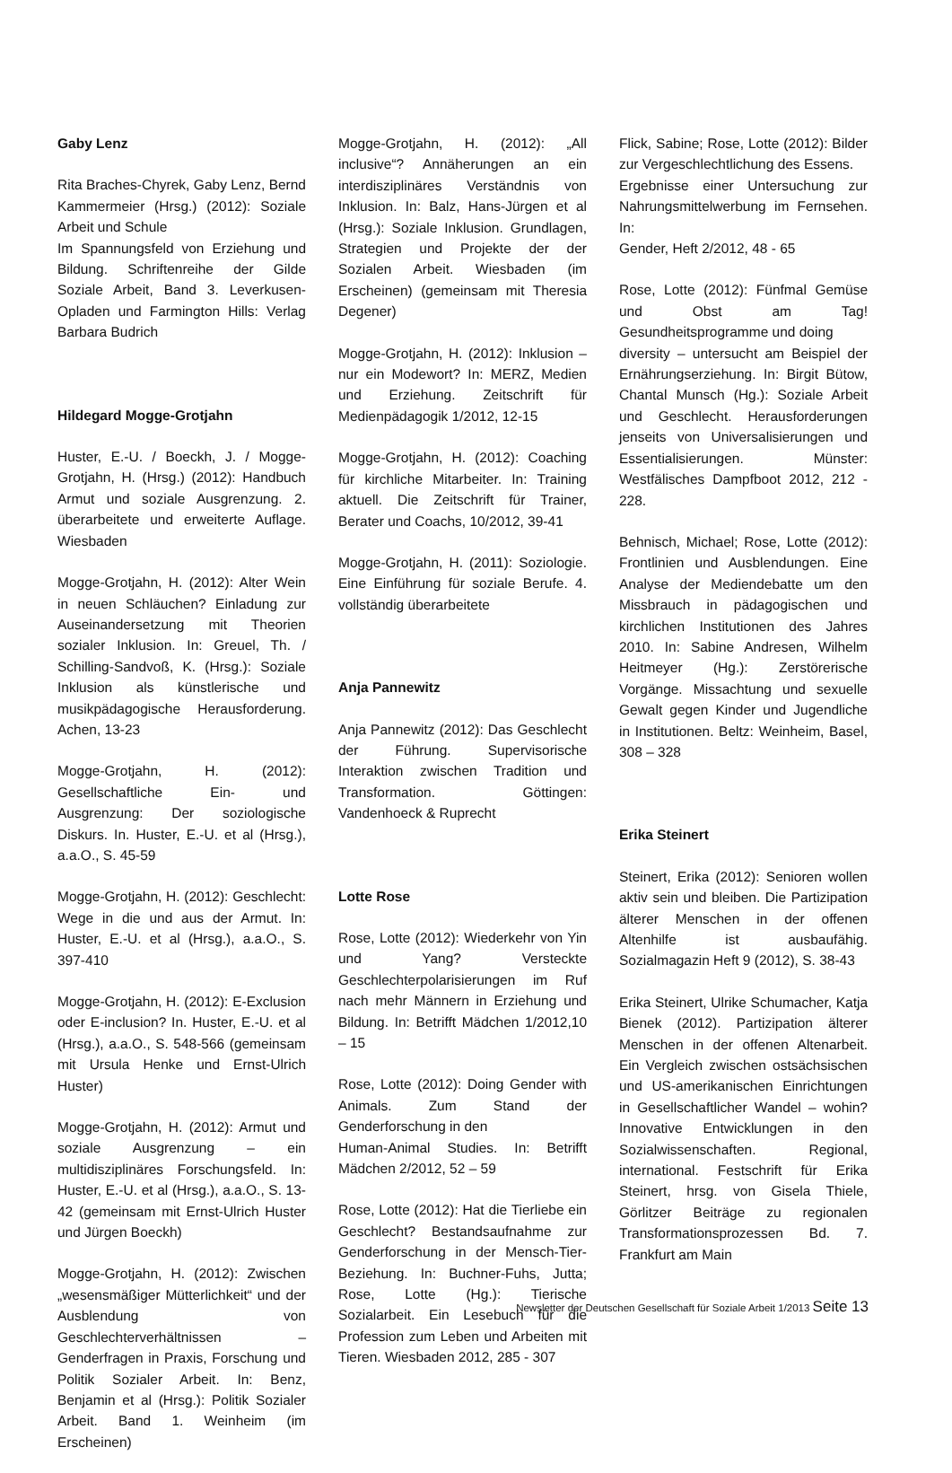Gaby Lenz
Rita Braches-Chyrek, Gaby Lenz, Bernd Kammermeier (Hrsg.) (2012): Soziale Arbeit und Schule
Im Spannungsfeld von Erziehung und Bildung. Schriftenreihe der Gilde Soziale Arbeit, Band 3. Leverkusen-Opladen und Farmington Hills: Verlag Barbara Budrich
Hildegard Mogge-Grotjahn
Huster, E.-U. / Boeckh, J. / Mogge-Grotjahn, H. (Hrsg.) (2012): Handbuch Armut und soziale Ausgrenzung. 2. überarbeitete und erweiterte Auflage. Wiesbaden
Mogge-Grotjahn, H. (2012): Alter Wein in neuen Schläuchen? Einladung zur Auseinandersetzung mit Theorien sozialer Inklusion. In: Greuel, Th. / Schilling-Sandvoß, K. (Hrsg.): Soziale Inklusion als künstlerische und musikpädagogische Herausforderung. Achen, 13-23
Mogge-Grotjahn, H. (2012): Gesellschaftliche Ein- und Ausgrenzung: Der soziologische Diskurs. In. Huster, E.-U. et al (Hrsg.), a.a.O., S. 45-59
Mogge-Grotjahn, H. (2012): Geschlecht: Wege in die und aus der Armut. In: Huster, E.-U. et al (Hrsg.), a.a.O., S. 397-410
Mogge-Grotjahn, H. (2012): E-Exclusion oder E-inclusion? In. Huster, E.-U. et al (Hrsg.), a.a.O., S. 548-566 (gemeinsam mit Ursula Henke und Ernst-Ulrich Huster)
Mogge-Grotjahn, H. (2012): Armut und soziale Ausgrenzung – ein multidisziplinäres Forschungsfeld. In: Huster, E.-U. et al (Hrsg.), a.a.O., S. 13-42 (gemeinsam mit Ernst-Ulrich Huster und Jürgen Boeckh)
Mogge-Grotjahn, H. (2012): Zwischen „wesensmäßiger Mütterlichkeit“ und der Ausblendung von Geschlechterverhältnissen – Genderfragen in Praxis, Forschung und Politik Sozialer Arbeit. In: Benz, Benjamin et al (Hrsg.): Politik Sozialer Arbeit. Band 1. Weinheim (im Erscheinen)
Mogge-Grotjahn, H. (2012): „All inclusive“? Annäherungen an ein interdisziplinäres Verständnis von Inklusion. In: Balz, Hans-Jürgen et al (Hrsg.): Soziale Inklusion. Grundlagen, Strategien und Projekte der der Sozialen Arbeit. Wiesbaden (im Erscheinen) (gemeinsam mit Theresia Degener)
Mogge-Grotjahn, H. (2012): Inklusion – nur ein Modewort? In: MERZ, Medien und Erziehung. Zeitschrift für Medienpädagogik 1/2012, 12-15
Mogge-Grotjahn, H. (2012): Coaching für kirchliche Mitarbeiter. In: Training aktuell. Die Zeitschrift für Trainer, Berater und Coachs, 10/2012, 39-41
Mogge-Grotjahn, H. (2011): Soziologie. Eine Einführung für soziale Berufe. 4. vollständig überarbeitete
Anja Pannewitz
Anja Pannewitz (2012): Das Geschlecht der Führung. Supervisorische Interaktion zwischen Tradition und Transformation. Göttingen: Vandenhoeck & Ruprecht
Lotte Rose
Rose, Lotte (2012): Wiederkehr von Yin und Yang? Versteckte Geschlechterpolarisierungen im Ruf nach mehr Männern in Erziehung und Bildung. In: Betrifft Mädchen 1/2012,10 – 15
Rose, Lotte (2012): Doing Gender with Animals. Zum Stand der Genderforschung in den
Human-Animal Studies. In: Betrifft Mädchen 2/2012, 52 – 59
Rose, Lotte (2012): Hat die Tierliebe ein Geschlecht? Bestandsaufnahme zur Genderforschung in der Mensch-Tier-Beziehung. In: Buchner-Fuhs, Jutta; Rose, Lotte (Hg.): Tierische Sozialarbeit. Ein Lesebuch für die Profession zum Leben und Arbeiten mit Tieren. Wiesbaden 2012, 285 - 307
Flick, Sabine; Rose, Lotte (2012): Bilder zur Vergeschlechtlichung des Essens.
Ergebnisse einer Untersuchung zur Nahrungsmittelwerbung im Fernsehen. In:
Gender, Heft 2/2012, 48 - 65
Rose, Lotte (2012): Fünfmal Gemüse und Obst am Tag! Gesundheitsprogramme und doing
diversity – untersucht am Beispiel der Ernährungserziehung. In: Birgit Bütow, Chantal Munsch (Hg.): Soziale Arbeit und Geschlecht. Herausforderungen jenseits von Universalisierungen und Essentialisierungen. Münster: Westfälisches Dampfboot 2012, 212 - 228.
Behnisch, Michael; Rose, Lotte (2012): Frontlinien und Ausblendungen. Eine Analyse der Mediendebatte um den Missbrauch in pädagogischen und kirchlichen Institutionen des Jahres 2010. In: Sabine Andresen, Wilhelm Heitmeyer (Hg.): Zerstörerische Vorgänge. Missachtung und sexuelle Gewalt gegen Kinder und Jugendliche in Institutionen. Beltz: Weinheim, Basel, 308 – 328
Erika Steinert
Steinert, Erika (2012): Senioren wollen aktiv sein und bleiben. Die Partizipation älterer Menschen in der offenen Altenhilfe ist ausbaufähig. Sozialmagazin Heft 9 (2012), S. 38-43
Erika Steinert, Ulrike Schumacher, Katja Bienek (2012). Partizipation älterer Menschen in der offenen Altenarbeit. Ein Vergleich zwischen ostsächsischen und US-amerikanischen Einrichtungen in Gesellschaftlicher Wandel – wohin? Innovative Entwicklungen in den Sozialwissenschaften. Regional, international. Festschrift für Erika Steinert, hrsg. von Gisela Thiele, Görlitzer Beiträge zu regionalen Transformationsprozessen Bd. 7. Frankfurt am Main
Newsletter der Deutschen Gesellschaft für Soziale Arbeit 1/2013 Seite 13